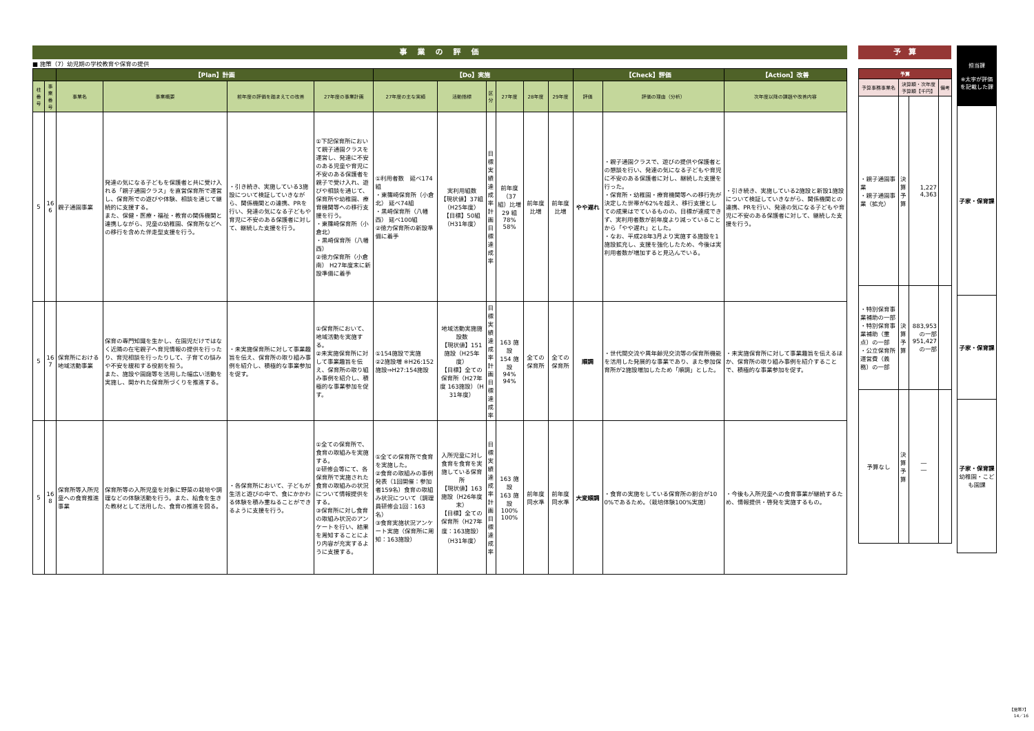事　業　の　評　価
■ 施策（7）幼児期の学校教育や保育の提供
| | | 【Plan】計画 | | | | 【Do】実施 | | | | | | 【Check】評価 | | 【Action】改善 |
| --- | --- | --- | --- | --- | --- | --- | --- | --- | --- | --- | --- | --- | --- | --- |
| 柱番号 | 事業番号 | 事業名 | 事業概要 | 前年度の評価を踏まえての改善 | 27年度の事業計画 | 27年度の主な実績 | 活動指標 | 区分 | 27年度 | 28年度 | 29年度 | 評価 | 評価の理由（分析） | 次年度以降の課題や改善内容 |
| 5 | 166 | 親子通園事業 | 発達の気になる子どもを保護者と共に受け入れる「親子通園クラス」を直営保育所で運営し、保育所での遊びや体験、相談を通じて継続的に支援する。 また、保健・医療・福祉・教育の関係機関と連携しながら、児童の幼稚園、保育所などへの移行を含めた伴走型支援を行う。 | ・引き続き、実施している3施設について検証していきながら、関係機関との連携、PRを行い、発達の気になる子どもや育児に不安のある保護者に対して、継続した支援を行う。 | ①下記保育所において親子通園クラスを運営し、発達に不安のある児童や育児に不安のある保護者を親子で受け入れ、遊びや相談を通じて、保育所や幼稚園、療育機関等への移行支援を行う。 ・東篠崎保育所（小倉北） ・黒崎保育所（八幡西） ②徳力保育所（小倉南） H27年度末に新設準備に着手 | ①利用者数 延べ174組 ・東篠崎保育所（小倉北） 延べ74組 ・黒崎保育所（八幡西） 延べ100組 ②徳力保育所の新設準備に着手 | 実利用組数 【現状値】37組（H25年度） 【目標】50組（H31年度） | 目標 実績 達成率 計画目標達成率 | 前年度（37組）比増 29 組 78% 58% | 前年度比増 | 前年度比増 | やや遅れ | ・親子通園クラスで、遊びの提供や保護者との懇談を行い、発達の気になる子どもや育児に不安のある保護者に対し、継続した支援を行った。 ・保育所・幼稚園・療育機関等への移行先が決定した世帯が62%を超え、移行支援としての成果はでているものの、目標が達成できず、実利用者数が前年度より減っていることから「やや遅れ」とした。 ・なお、平成28年3月より実施する施設を1施設拡充し、支援を強化したため、今後は実利用者数が増加すると見込んでいる。 | ・引き続き、実施している2施設と新設1施設について検証していきながら、関係機関との連携、PRを行い、発達の気になる子どもや育児に不安のある保護者に対して、継続した支援を行う。 |
| 5 | 167 | 保育所における地域活動事業 | 保育の専門知識を生かし、在園児だけではなく近隣の在宅親子へ育児情報の提供を行ったり、育児相談を行ったりして、子育ての悩みや不安を緩和する役割を担う。 また、施設や園庭等を活用した幅広い活動を実施し、開かれた保育所づくりを推進する。 | ・未実施保育所に対して事業趣旨を伝え、保育所の取り組み事例を紹介し、積極的な事業参加を促す。 | ①保育所において、地域活動を実施する。 ②未実施保育所に対して事業趣旨を伝え、保育所の取り組み事例を紹介し、積極的な事業参加を促す。 | ①154施設で実施 ②2施設増 ※H26:152施設⇒H27:154施設 | 地域活動実施施設数 【現状値】151施設（H25年度） 【目標】全ての保育所（H27年度 163施設）（H31年度） | 目標 実績 達成率 計画目標達成率 | 163 施設 154 施設 94% 94% | 全ての保育所 | 全ての保育所 | 順調 | ・世代間交流や異年齢児交流等の保育所機能を活用した発展的な事業であり、また参加保育所が2施設増加したため「順調」とした。 | ・未実施保育所に対して事業趣旨を伝えるほか、保育所の取り組み事例を紹介することで、積極的な事業参加を促す。 |
| 5 | 168 | 保育所等入所児童への食育推進事業 | 保育所等の入所児童を対象に野菜の栽培や調理などの体験活動を行う。また、給食を生きた教材として活用した、食育の推進を図る。 | ・各保育所において、子どもが生活と遊びの中で、食にかかわる体験を積み重ねることができるように支援を行う。 | ①全ての保育所で、食育の取組みを実施する。 ②研修会等にて、各保育所で実施された食育の取組みの状況について情報提供をする。 ③保育所に対し食育の取組み状況のアンケートを行い、結果を周知することにより内容が充実するように支援する。 | ①全ての保育所で食育を実施した。 ②食育の取組みの事例発表（1回開催：参加者159名）食育の取組み状況について（調理員研修会1回：163名） ③食育実施状況アンケート実施（保育所に周知：163施設） | 入所児童に対し食育を食育を実施している保育所 【現状値】163施設（H26年度末） 【目標】全ての保育所（H27年度：163施設）（H31年度） | 目標 実績 達成率 計画目標達成率 | 163 施設 163 施設 100% 100% | 前年度同水準 | 前年度同水準 | 大変順調 | ・食育の実施をしている保育所の割合が100%であるため。（栽培体験100%実施） | ・今後も入所児童への食育事業が継続するため、情報提供・啓発を実施するもの。 |
予　算
| 予算 | | | |
| --- | --- | --- | --- |
| 予算事務事業名 | 決算額・次年度予算額【千円】 | | 備考 |
| ・親子通園事業 ・親子通園事業（拡充） | 決算 予算 | 1,227 4,363 | |
| ・特別保育事業補助の一部 ・特別保育事業補助（重点）の一部 ・公立保育所運営費（義務）の一部 | 決算 予算 | 883,953 の一部 951,427 の一部 | |
| 予算なし | 決算 予算 | ― ― | |
| 担当課 ※太字が評価を記載した課 |
| --- |
| 子家・保育課 |
| 子家・保育課 |
| 子家・保育課 幼稚園・こども園課 |
【施策7】
14／16